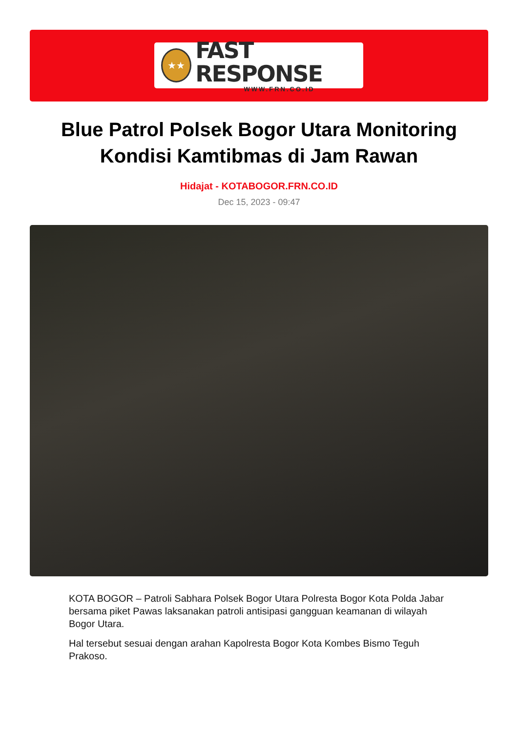★★
FAST RESPONSE
WWW.FRN.CO.ID
Blue Patrol Polsek Bogor Utara Monitoring Kondisi Kamtibmas di Jam Rawan
Hidajat - KOTABOGOR.FRN.CO.ID
Dec 15, 2023 - 09:47
KOTA BOGOR – Patroli Sabhara Polsek Bogor Utara Polresta Bogor Kota Polda Jabar bersama piket Pawas laksanakan patroli antisipasi gangguan keamanan di wilayah Bogor Utara.
Hal tersebut sesuai dengan arahan Kapolresta Bogor Kota Kombes Bismo Teguh Prakoso.